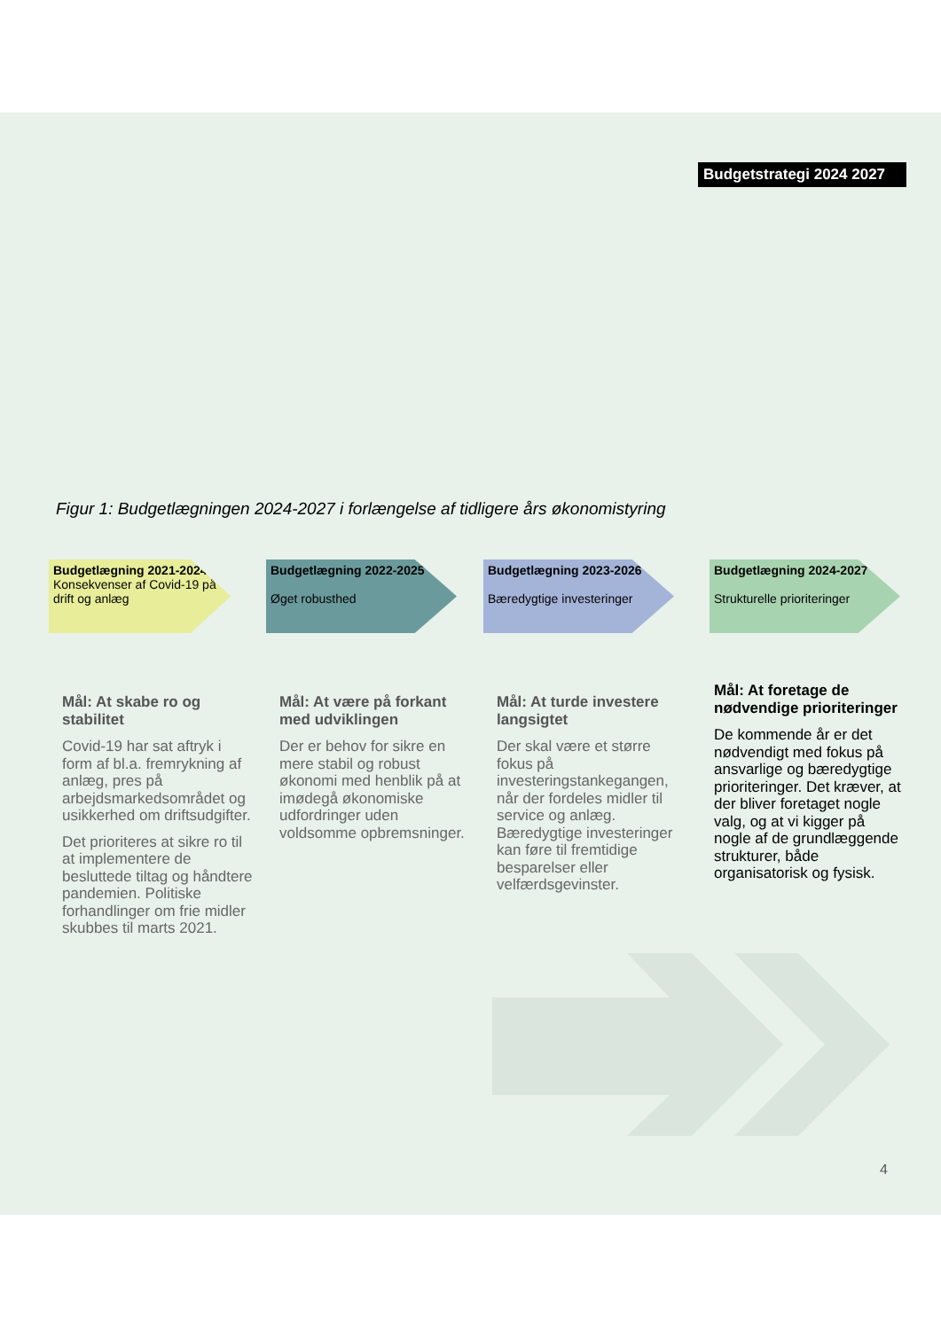Budgetstrategi 2024 2027
Figur 1: Budgetlægningen 2024-2027 i forlængelse af tidligere års økonomistyring
Budgetlægning 2021-2024
Konsekvenser af Covid-19 på drift og anlæg
Mål: At skabe ro og stabilitet
Covid-19 har sat aftryk i form af bl.a. fremrykning af anlæg, pres på arbejdsmarkedsområdet og usikkerhed om driftsudgifter.
Det prioriteres at sikre ro til at implementere de besluttede tiltag og håndtere pandemien. Politiske forhandlinger om frie midler skubbes til marts 2021.
Budgetlægning 2022-2025
Øget robusthed
Mål: At være på forkant med udviklingen
Der er behov for sikre en mere stabil og robust økonomi med henblik på at imødegå økonomiske udfordringer uden voldsomme opbremsninger.
Budgetlægning 2023-2026
Bæredygtige investeringer
Mål: At turde investere langsigtet
Der skal være et større fokus på investeringstankegangen, når der fordeles midler til service og anlæg. Bæredygtige investeringer kan føre til fremtidige besparelser eller velfærdsgevinster.
Budgetlægning 2024-2027
Strukturelle prioriteringer
Mål: At foretage de nødvendige prioriteringer
De kommende år er det nødvendigt med fokus på ansvarlige og bæredygtige prioriteringer. Det kræver, at der bliver foretaget nogle valg, og at vi kigger på nogle af de grundlæggende strukturer, både organisatorisk og fysisk.
4